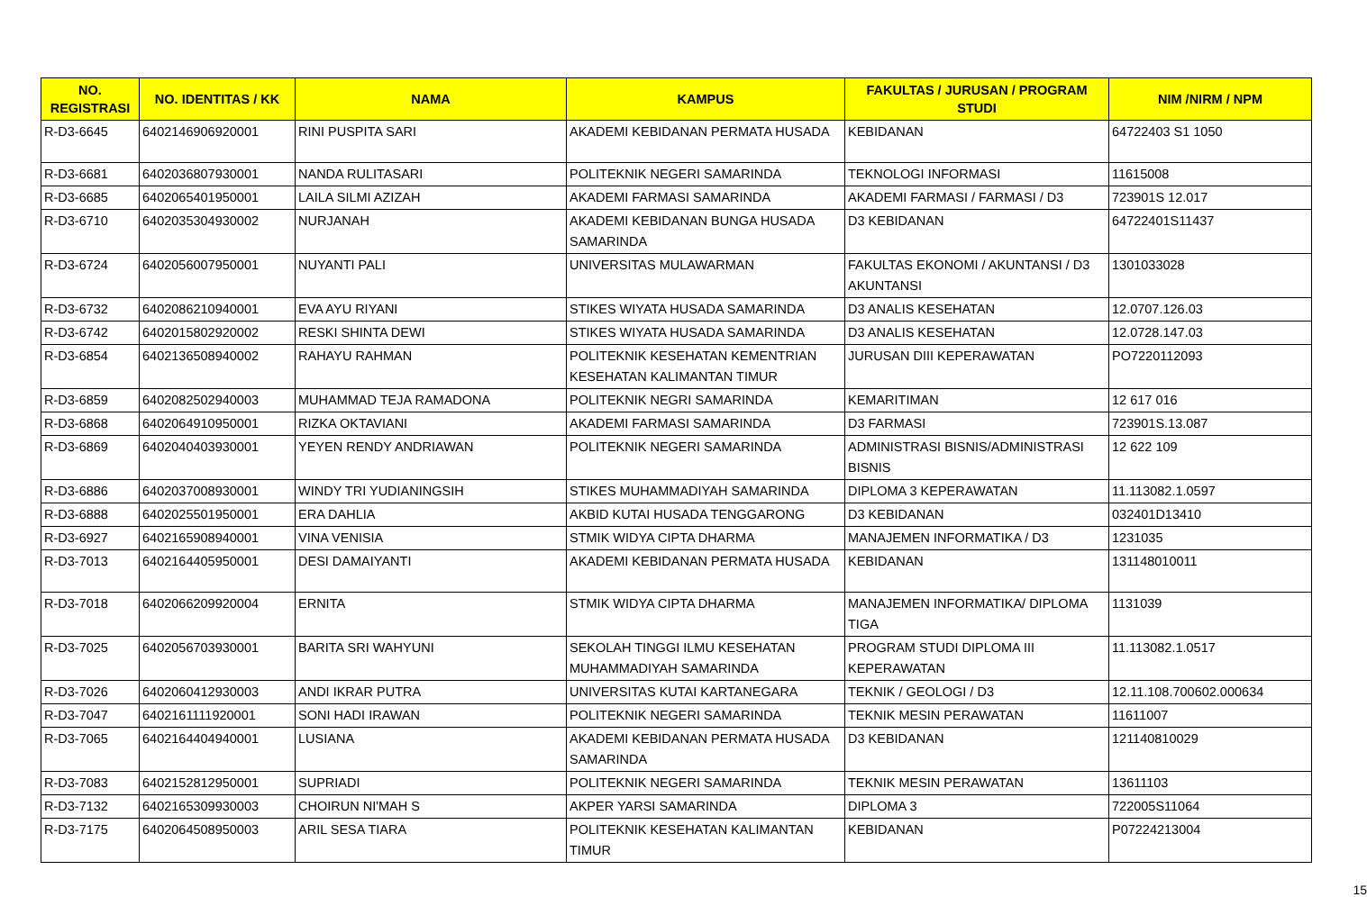| NO. REGISTRASI | NO. IDENTITAS / KK | NAMA | KAMPUS | FAKULTAS / JURUSAN / PROGRAM STUDI | NIM /NIRM / NPM |
| --- | --- | --- | --- | --- | --- |
| R-D3-6645 | 6402146906920001 | RINI PUSPITA SARI | AKADEMI KEBIDANAN PERMATA HUSADA | KEBIDANAN | 64722403 S1 1050 |
| R-D3-6681 | 6402036807930001 | NANDA RULITASARI | POLITEKNIK NEGERI SAMARINDA | TEKNOLOGI INFORMASI | 11615008 |
| R-D3-6685 | 6402065401950001 | LAILA SILMI AZIZAH | AKADEMI FARMASI SAMARINDA | AKADEMI FARMASI / FARMASI / D3 | 723901S 12.017 |
| R-D3-6710 | 6402035304930002 | NURJANAH | AKADEMI KEBIDANAN BUNGA HUSADA SAMARINDA | D3 KEBIDANAN | 64722401S11437 |
| R-D3-6724 | 6402056007950001 | NUYANTI PALI | UNIVERSITAS MULAWARMAN | FAKULTAS EKONOMI / AKUNTANSI / D3 AKUNTANSI | 1301033028 |
| R-D3-6732 | 6402086210940001 | EVA AYU RIYANI | STIKES WIYATA HUSADA SAMARINDA | D3 ANALIS KESEHATAN | 12.0707.126.03 |
| R-D3-6742 | 6402015802920002 | RESKI SHINTA DEWI | STIKES WIYATA HUSADA SAMARINDA | D3 ANALIS KESEHATAN | 12.0728.147.03 |
| R-D3-6854 | 6402136508940002 | RAHAYU RAHMAN | POLITEKNIK KESEHATAN KEMENTRIAN KESEHATAN KALIMANTAN TIMUR | JURUSAN DIII KEPERAWATAN | PO7220112093 |
| R-D3-6859 | 6402082502940003 | MUHAMMAD TEJA RAMADONA | POLITEKNIK NEGRI SAMARINDA | KEMARITIMAN | 12 617 016 |
| R-D3-6868 | 6402064910950001 | RIZKA OKTAVIANI | AKADEMI FARMASI SAMARINDA | D3 FARMASI | 723901S.13.087 |
| R-D3-6869 | 6402040403930001 | YEYEN RENDY ANDRIAWAN | POLITEKNIK NEGERI SAMARINDA | ADMINISTRASI BISNIS/ADMINISTRASI BISNIS | 12 622 109 |
| R-D3-6886 | 6402037008930001 | WINDY TRI YUDIANINGSIH | STIKES MUHAMMADIYAH SAMARINDA | DIPLOMA 3 KEPERAWATAN | 11.113082.1.0597 |
| R-D3-6888 | 6402025501950001 | ERA DAHLIA | AKBID KUTAI HUSADA TENGGARONG | D3 KEBIDANAN | 032401D13410 |
| R-D3-6927 | 6402165908940001 | VINA VENISIA | STMIK WIDYA CIPTA DHARMA | MANAJEMEN INFORMATIKA / D3 | 1231035 |
| R-D3-7013 | 6402164405950001 | DESI DAMAIYANTI | AKADEMI KEBIDANAN PERMATA HUSADA | KEBIDANAN | 131148010011 |
| R-D3-7018 | 6402066209920004 | ERNITA | STMIK WIDYA CIPTA DHARMA | MANAJEMEN INFORMATIKA/ DIPLOMA TIGA | 1131039 |
| R-D3-7025 | 6402056703930001 | BARITA SRI WAHYUNI | SEKOLAH TINGGI ILMU KESEHATAN MUHAMMADIYAH SAMARINDA | PROGRAM STUDI DIPLOMA III KEPERAWATAN | 11.113082.1.0517 |
| R-D3-7026 | 6402060412930003 | ANDI IKRAR PUTRA | UNIVERSITAS KUTAI KARTANEGARA | TEKNIK / GEOLOGI / D3 | 12.11.108.700602.000634 |
| R-D3-7047 | 6402161111920001 | SONI HADI IRAWAN | POLITEKNIK NEGERI SAMARINDA | TEKNIK MESIN PERAWATAN | 11611007 |
| R-D3-7065 | 6402164404940001 | LUSIANA | AKADEMI KEBIDANAN PERMATA HUSADA SAMARINDA | D3 KEBIDANAN | 121140810029 |
| R-D3-7083 | 6402152812950001 | SUPRIADI | POLITEKNIK NEGERI SAMARINDA | TEKNIK MESIN PERAWATAN | 13611103 |
| R-D3-7132 | 6402165309930003 | CHOIRUN NI'MAH S | AKPER YARSI SAMARINDA | DIPLOMA 3 | 722005S11064 |
| R-D3-7175 | 6402064508950003 | ARIL SESA TIARA | POLITEKNIK KESEHATAN KALIMANTAN TIMUR | KEBIDANAN | P07224213004 |
15